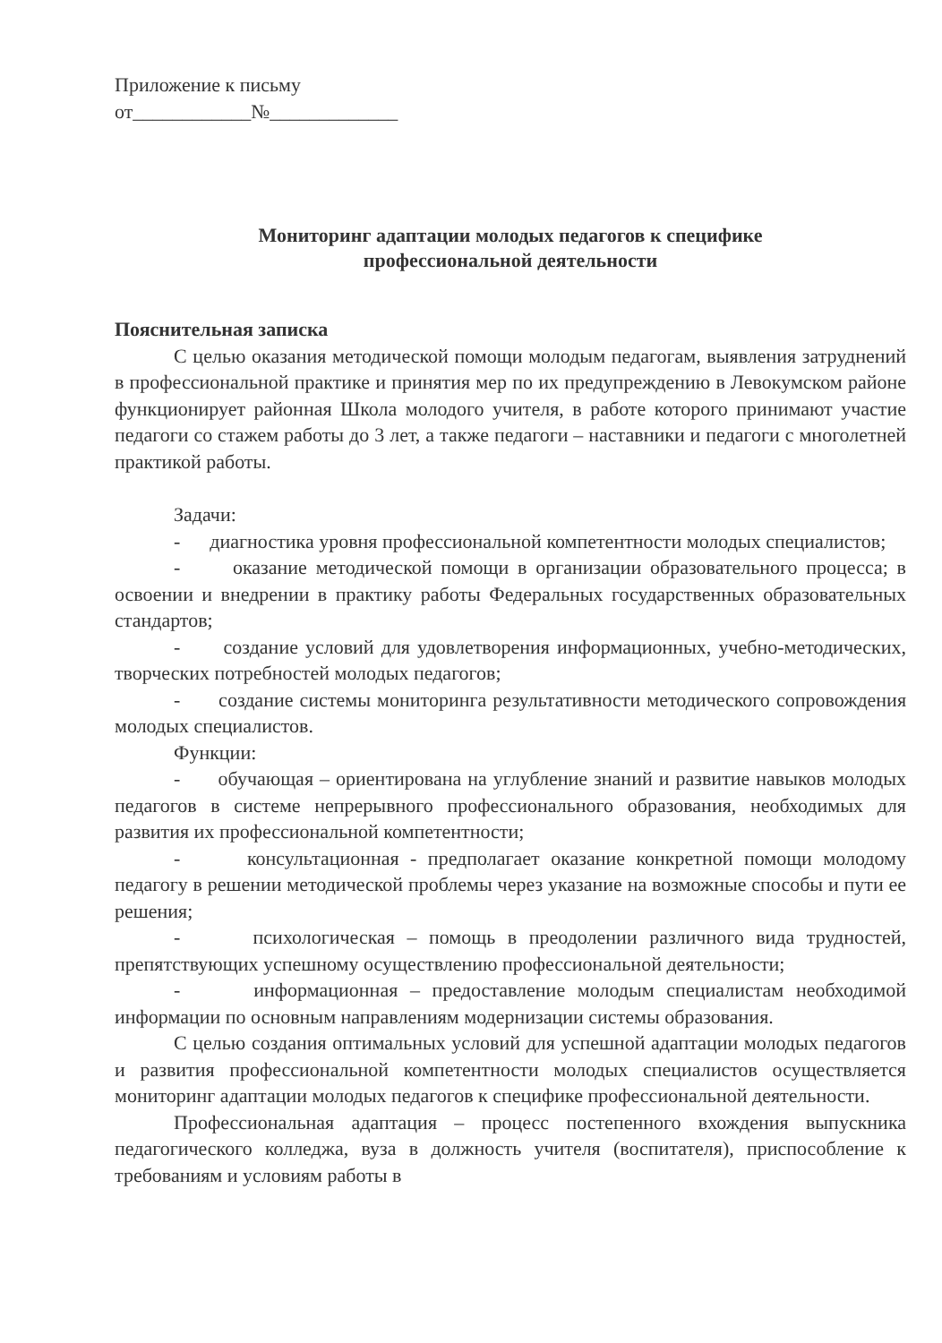Приложение к письму
от____________№_____________
Мониторинг адаптации молодых педагогов к специфике
профессиональной деятельности
Пояснительная записка
С целью оказания методической помощи молодым педагогам, выявления затруднений в профессиональной практике и принятия мер по их предупреждению в Левокумском районе функционирует районная Школа молодого учителя, в работе которого принимают участие педагоги со стажем работы до 3 лет, а также педагоги – наставники и педагоги с многолетней практикой работы.
Задачи:
- диагностика уровня профессиональной компетентности молодых специалистов;
- оказание методической помощи в организации образовательного процесса; в освоении и внедрении в практику работы Федеральных государственных образовательных стандартов;
- создание условий для удовлетворения информационных, учебно-методических, творческих потребностей молодых педагогов;
- создание системы мониторинга результативности методического сопровождения молодых специалистов.
Функции:
- обучающая – ориентирована на углубление знаний и развитие навыков молодых педагогов в системе непрерывного профессионального образования, необходимых для развития их профессиональной компетентности;
- консультационная - предполагает оказание конкретной помощи молодому педагогу в решении методической проблемы через указание на возможные способы и пути ее решения;
- психологическая – помощь в преодолении различного вида трудностей, препятствующих успешному осуществлению профессиональной деятельности;
- информационная – предоставление молодым специалистам необходимой информации по основным направлениям модернизации системы образования.
С целью создания оптимальных условий для успешной адаптации молодых педагогов и развития профессиональной компетентности молодых специалистов осуществляется мониторинг адаптации молодых педагогов к специфике профессиональной деятельности.
Профессиональная адаптация – процесс постепенного вхождения выпускника педагогического колледжа, вуза в должность учителя (воспитателя), приспособление к требованиям и условиям работы в